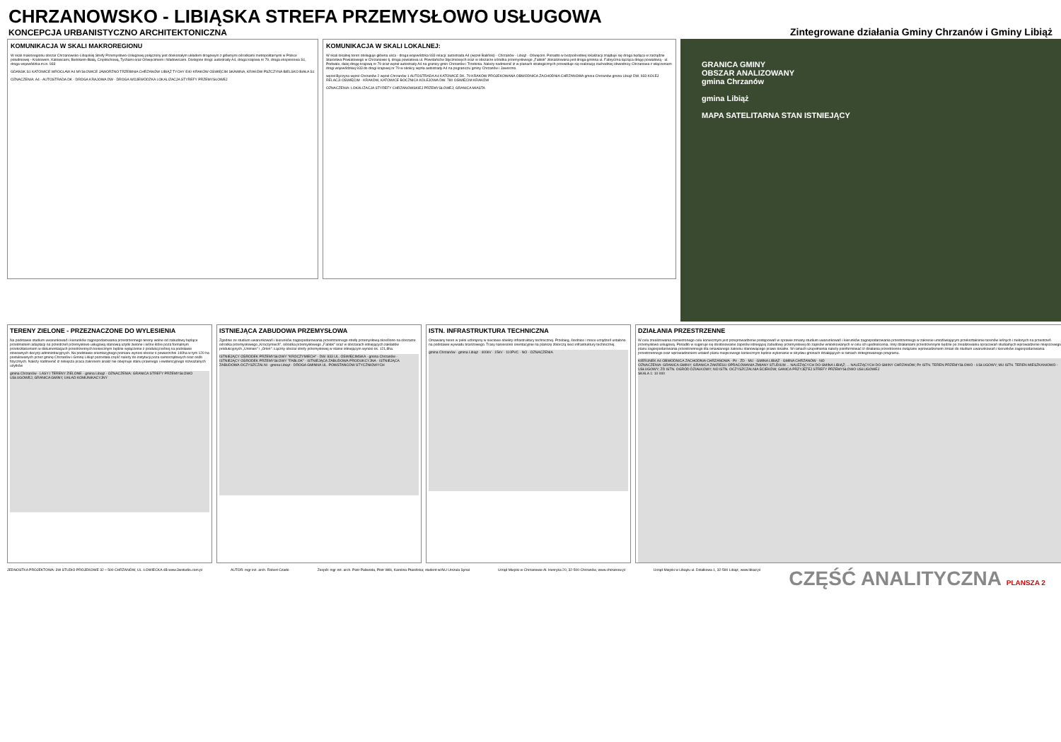CHRZANOWSKO - LIBIĄSKA STREFA PRZEMYSŁOWO USŁUGOWA
KONCEPCJA URBANISTYCZNO ARCHITEKTONICZNA
Zintegrowane działania Gminy Chrzanów i Gminy Libiąż
KOMUNIKACJA W SKALI MAKROREGIONU
W skali makroregionu obszar Chrzanowsko-Libiąskiej Strefy Przemysłowo-Usługowej połączony jest doskonałym układem drogowym z głównymi ośrodkami metropolitarnymi w Polsce południowej - Krakowem, Katowicami, Bielskiem-Białą, Częstochową, Tychami oraz Oświęcimiem i Wadowicami. Dostępne drogi: autostrady A4, droga krajowa nr 79, droga ekspresowa S1, droga wojewódzka m.in. 933
GDAŃSK S1 KATOWICE WROCŁAW A4 MYSŁOWICE JAWORZNO TRZEBINIA CHRZANÓW LIBIĄŻ TYCHY E40 KRAKÓW OŚWIĘCIM SKAWINA, KRAKÓW PSZCZYNA BIELSKO BIAŁA S1
OZNACZENIA: A4 - AUTOSTRADA DK - DROGA KRAJOWA DW - DROGA WOJEWÓDZKA LOKALIZACJA STYREFY PRZEMYSŁOWEJ
KOMUNIKACJA W SKALI LOKALNEJ:
W skali lokalnej teren obsługuje główna ulica - droga wojewódzka 933 relacji: autostrada A4 (węzeł Baliński) - Chrzanów - Libiąż - Oświęcim. Ponadto w bezpośredniej lokalizacji znajduje się droga będąca w zarządzie Starostwa Powiatowego w Chrzanowie tj. droga powiatowa ul. Powstańców Styczniowych oraz w obszarze ośrodka przemysłowego „Fablok" zlokalizowana jest droga gminna ul. Fabryczna łącząca drogę powiatową - ul. Podwale, dalej drogę krajową nr 79 oraz węzeł autostrady A4 na granicy gmin Chrzanów i Trzebinia. Należy nadmienić iż w planach strategicznych przewiduje się realizację zachodniej obwodnicy Chrzanowa z włączeniem drogi wojewódzkiej 933 do drogi krajowej nr 79 w okolicy węzła autostrady A4 na pograniczu gminy Chrzanów i Jaworzno.
węzeł Byczyna węzeł Chrzanów 2 węzeł Chrzanów 1 AUTOSTRADA A4 KATOWICE DK. 79 KRAKÓW PROJEKOWANA OBWODNICA ZACHODNIA CHRZANOWA gmina Chrzanów gmina Libiąż DW. 933 KOLEJ RELACJI OŚWIĘCIM - KRAKÓW, KATOWICE BOCZNICA KOLEJOWA DW. 780 OŚWIĘCIM KRAKÓW
OZNACZENIA: LOKALIZACJA STYREFY CHRZANOWSKIEJ PRZEMYSŁOWEJ; GRANICA MIASTA
GRANICA GMINY
OBSZAR ANALIZOWANY
gmina Chrzanów
gmina Libiąż
MAPA SATELITARNA STAN ISTNIEJĄCY
TERENY ZIELONE - PRZEZNACZONE DO WYLESIENIA
Na podstawie studium uwarunkowań i kierunków zagospodarowania przestrzennego tereny wolne od zabudowy będące przedmiotem adaptacji na przestrzeń przemysłowo usługową stanowią użytki zielone i leśne które poza formalnym przekształceniem w dokumentacjach przestrzennych koniecznym będzie wyłączenie z produkcji leśnej na podstawie stosownych decyzji administracyjnych. Na podstawie orientacyjnego pomiaru wynosi obszar o powierzchni 140ha w tym 120 ha postulowanych przez gminę Chrzanów i Gminę Libiąż pozostała część należy do instytucji poza samorządowych oraz osób fizycznych. Należy nadmienić iż niniejsza praca zakresem analiz nie obejmuje stanu prawnego i ewidencyjnego rozważanych użytków
gmina Chrzanów · LASY I TERENY ZIELONE · gmina Libiąż · OZNACZENIA: GRANICA STREFY PRZEMYSŁOWO USŁUGOWEJ, GRANICA GMINY, UKŁAD KOMUNIKACYJNY
ISTNIEJĄCA ZABUDOWA PRZEMYSŁOWA
Zgodnie ze studium uwarunkowań i kierunków zagospodarowania przestrzennego strefę przemysłową określono na obszarze ośrodka przemysłowego „Kroczymiech", ośrodka przemysłowego „Fablok" oraz w obszarach istniejących zakładów produkcyjnych „Unimies" i „Orlen". Łączny obszar strefy przemysłowej w stanie istniejącym wynosi ok. 121,8ha.
ISTNIEJĄCY OŚRODEK PRZEMYSŁOWY "KROCZYMIECH" · DW. 933 UL. OŚWIĘCIMSKA · gmina Chrzanów · ISTNIEJĄCY OŚRODEK PRZEMYSŁOWY "FABLOK" · ISTNIEJĄCA ZABUDOWA PRODUKCYJNA · ISTNIEJĄCA ZABUDOWA OCZYSZCZALNI · gmina Libiąż · DROGA GMINNA UL. POWSTAŃCÓW STYCZNIOWYCH
ISTN. INFRASTRUKTURA TECHNICZNA
Omawiany teren w pełni uzbrojony w sieciowe obiekty infrastruktury technicznej. Przebieg, średnice i moce urządzeń ustalono na podstawie wywiadu branżowego. Trasy naniesiono orientacyjnie na planszę zbiorczą sieci infrastruktury technicznej.
gmina Chrzanów · gmina Libiąż · 400kV · 15kV · 110PVC · NO · OZNACZENIA
DZIAŁANIA PRZESTRZENNE
W celu zrealizowania zamierzonego celu koniecznym jest przeprowadzenie postępowań w sprawie zmiany studium uwarunkowań i kierunków zagospodarowania przestrzennego w zakresie umożliwiającym przekształcenie terenów leśnych i zielonych na przestrzeń przemysłowo usługową. Ponadto w sugeruje się dostosowanie zapisów istniejącej zabudowy przemysłowej do zapisów wnioskowanych w celu ich ujednolicenia. Inny działaniami przestrzennymi będzie po zrealizowaniu opracowań studialnych wprowadzenie miejscowego planu zagospodarowania przestrzennego dla omawianego zakresu stanowiącego prawo lokalne. W ramach uzupełnienia należy poinformować iż działania przestrzenne związane wprowadzeniem zmian do studium uwarunkowań i kierunków zagospodarowania przestrzennego oraz wprowadzeniem ustaleń planu miejscowego koniecznym będzie wykonanie w obydwu gminach działających w ramach zintegrowanego programu.
KIERUNEK A4 OBWODNICA ZACHODNIA CHRZANOWA · Pz · ZD · MU · GMINA LIBIĄŻ · GMINA CHRZANÓW · NO
OZNACZENIA: GRANICA GMINY; GRANICA ZAKRESU OPRACOWANIA ZMIANY STUDIUM ... NALEŻĄCYCH DO GMINA LIBIĄŻ; ... NALEŻĄCYCH DO GMINY CHRZANÓW; Pz ISTN. TEREN PRZEMYSŁOWO - USŁUGOWY; MU ISTN. TEREN MIESZKANIOWO - USŁUGOWY; ZD ISTN. OGRÓD DZIAŁKOWY; NO ISTN. OCZYSZCZALNIA ŚCIEKÓW; GANICA PRZYJĘTEJ STREFY PRZEMYSŁOWO USŁUGOWEJ
SKALA 1: 10 000
JEDNOSTKA PROJEKTOWA: 3W STUDIO PROJEKOWE 32 – 500 CHRZANÓW, UL. ŁOWIECKA 4B www.3wstudio.com.pl
AUTOR: mgr inż. arch. Robert Czado
Zespół: mgr inż. arch. Piotr Paliwoda, Piotr Wilk, Karolina Ptasińska; student w/AiU Urszula Synal
Urząd Miejski w Chrzanowie Al. Henryka 20, 32-500 Chrzanów, www.chrzanow.pl
Urząd Miejski w Libiążu ul. Działkowa 1, 32-590 Libiąż, www.libiaz.pl
CZĘŚĆ ANALITYCZNA PLANSZA 2